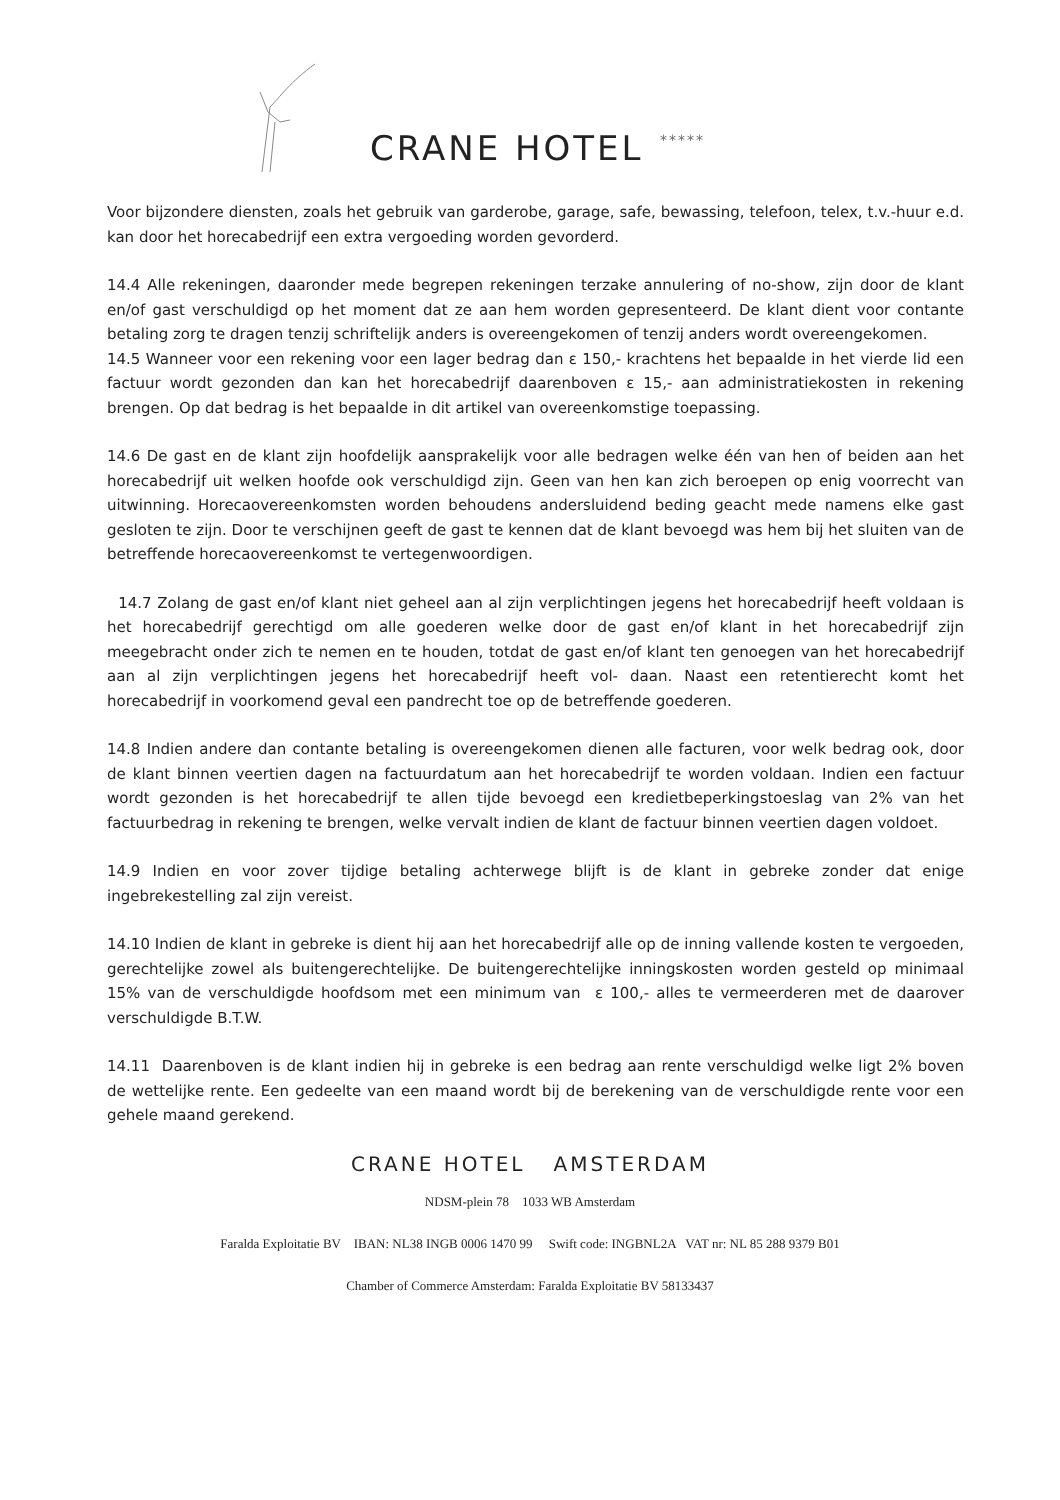CRANE HOTEL *****
Voor bijzondere diensten, zoals het gebruik van garderobe, garage, safe, bewassing, telefoon, telex, t.v.-huur e.d. kan door het horecabedrijf een extra vergoeding worden gevorderd.
14.4 Alle rekeningen, daaronder mede begrepen rekeningen terzake annulering of no-show, zijn door de klant en/of gast verschuldigd op het moment dat ze aan hem worden gepresenteerd. De klant dient voor contante betaling zorg te dragen tenzij schriftelijk anders is overeengekomen of tenzij anders wordt overeengekomen.
14.5 Wanneer voor een rekening voor een lager bedrag dan ε 150,- krachtens het bepaalde in het vierde lid een factuur wordt gezonden dan kan het horecabedrijf daarenboven ε 15,- aan administratiekosten in rekening brengen. Op dat bedrag is het bepaalde in dit artikel van overeenkomstige toepassing.
14.6 De gast en de klant zijn hoofdelijk aansprakelijk voor alle bedragen welke één van hen of beiden aan het horecabedrijf uit welken hoofde ook verschuldigd zijn. Geen van hen kan zich beroepen op enig voorrecht van uitwinning. Horecaovereenkomsten worden behoudens andersluidend beding geacht mede namens elke gast gesloten te zijn. Door te verschijnen geeft de gast te kennen dat de klant bevoegd was hem bij het sluiten van de betreffende horecaovereenkomst te vertegenwoordigen.
14.7 Zolang de gast en/of klant niet geheel aan al zijn verplichtingen jegens het horecabedrijf heeft voldaan is het horecabedrijf gerechtigd om alle goederen welke door de gast en/of klant in het horecabedrijf zijn meegebracht onder zich te nemen en te houden, totdat de gast en/of klant ten genoegen van het horecabedrijf aan al zijn verplichtingen jegens het horecabedrijf heeft vol- daan. Naast een retentierecht komt het horecabedrijf in voorkomend geval een pandrecht toe op de betreffende goederen.
14.8 Indien andere dan contante betaling is overeengekomen dienen alle facturen, voor welk bedrag ook, door de klant binnen veertien dagen na factuurdatum aan het horecabedrijf te worden voldaan. Indien een factuur wordt gezonden is het horecabedrijf te allen tijde bevoegd een kredietbeperkingstoeslag van 2% van het factuurbedrag in rekening te brengen, welke vervalt indien de klant de factuur binnen veertien dagen voldoet.
14.9 Indien en voor zover tijdige betaling achterwege blijft is de klant in gebreke zonder dat enige ingebrekestelling zal zijn vereist.
14.10 Indien de klant in gebreke is dient hij aan het horecabedrijf alle op de inning vallende kosten te vergoeden, gerechtelijke zowel als buitengerechtelijke. De buitengerechtelijke inningskosten worden gesteld op minimaal 15% van de verschuldigde hoofdsom met een minimum van ε 100,- alles te vermeerderen met de daarover verschuldigde B.T.W.
14.11 Daarenboven is de klant indien hij in gebreke is een bedrag aan rente verschuldigd welke ligt 2% boven de wettelijke rente. Een gedeelte van een maand wordt bij de berekening van de verschuldigde rente voor een gehele maand gerekend.
CRANE HOTEL AMSTERDAM
NDSM-plein 78 1033 WB Amsterdam
Faralda Exploitatie BV IBAN: NL38 INGB 0006 1470 99 Swift code: INGBNL2A VAT nr: NL 85 288 9379 B01
Chamber of Commerce Amsterdam: Faralda Exploitatie BV 58133437